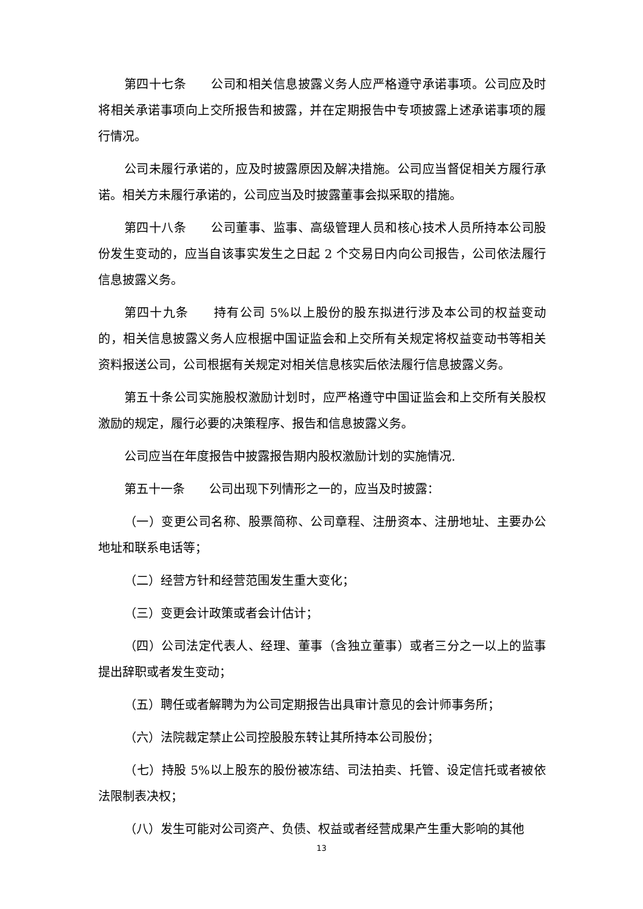第四十七条　　公司和相关信息披露义务人应严格遵守承诺事项。公司应及时将相关承诺事项向上交所报告和披露，并在定期报告中专项披露上述承诺事项的履行情况。
公司未履行承诺的，应及时披露原因及解决措施。公司应当督促相关方履行承诺。相关方未履行承诺的，公司应当及时披露董事会拟采取的措施。
第四十八条　　公司董事、监事、高级管理人员和核心技术人员所持本公司股份发生变动的，应当自该事实发生之日起 2 个交易日内向公司报告，公司依法履行信息披露义务。
第四十九条　　持有公司 5%以上股份的股东拟进行涉及本公司的权益变动的，相关信息披露义务人应根据中国证监会和上交所有关规定将权益变动书等相关资料报送公司，公司根据有关规定对相关信息核实后依法履行信息披露义务。
第五十条公司实施股权激励计划时，应严格遵守中国证监会和上交所有关股权激励的规定，履行必要的决策程序、报告和信息披露义务。
公司应当在年度报告中披露报告期内股权激励计划的实施情况.
第五十一条　　公司出现下列情形之一的，应当及时披露：
（一）变更公司名称、股票简称、公司章程、注册资本、注册地址、主要办公地址和联系电话等；
（二）经营方针和经营范围发生重大变化；
（三）变更会计政策或者会计估计；
（四）公司法定代表人、经理、董事（含独立董事）或者三分之一以上的监事提出辞职或者发生变动；
（五）聘任或者解聘为为公司定期报告出具审计意见的会计师事务所；
（六）法院裁定禁止公司控股股东转让其所持本公司股份；
（七）持股 5%以上股东的股份被冻结、司法拍卖、托管、设定信托或者被依法限制表决权；
（八）发生可能对公司资产、负债、权益或者经营成果产生重大影响的其他
13